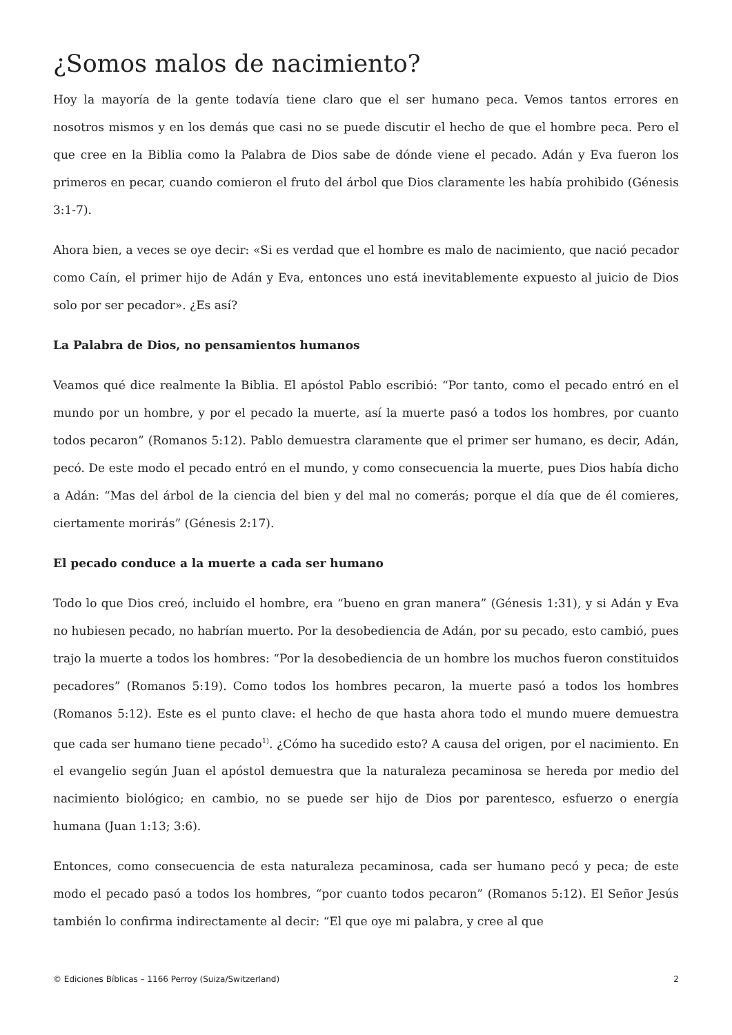¿Somos malos de nacimiento?
Hoy la mayoría de la gente todavía tiene claro que el ser humano peca. Vemos tantos errores en nosotros mismos y en los demás que casi no se puede discutir el hecho de que el hombre peca. Pero el que cree en la Biblia como la Palabra de Dios sabe de dónde viene el pecado. Adán y Eva fueron los primeros en pecar, cuando comieron el fruto del árbol que Dios claramente les había prohibido (Génesis 3:1-7).
Ahora bien, a veces se oye decir: «Si es verdad que el hombre es malo de nacimiento, que nació pecador como Caín, el primer hijo de Adán y Eva, entonces uno está inevitablemente expuesto al juicio de Dios solo por ser pecador». ¿Es así?
La Palabra de Dios, no pensamientos humanos
Veamos qué dice realmente la Biblia. El apóstol Pablo escribió: “Por tanto, como el pecado entró en el mundo por un hombre, y por el pecado la muerte, así la muerte pasó a todos los hombres, por cuanto todos pecaron” (Romanos 5:12). Pablo demuestra claramente que el primer ser humano, es decir, Adán, pecó. De este modo el pecado entró en el mundo, y como consecuencia la muerte, pues Dios había dicho a Adán: “Mas del árbol de la ciencia del bien y del mal no comerás; porque el día que de él comieres, ciertamente morirás” (Génesis 2:17).
El pecado conduce a la muerte a cada ser humano
Todo lo que Dios creó, incluido el hombre, era “bueno en gran manera” (Génesis 1:31), y si Adán y Eva no hubiesen pecado, no habrían muerto. Por la desobediencia de Adán, por su pecado, esto cambió, pues trajo la muerte a todos los hombres: “Por la desobediencia de un hombre los muchos fueron constituidos pecadores” (Romanos 5:19). Como todos los hombres pecaron, la muerte pasó a todos los hombres (Romanos 5:12). Este es el punto clave: el hecho de que hasta ahora todo el mundo muere demuestra que cada ser humano tiene pecado<sup>1)</sup>. ¿Cómo ha sucedido esto? A causa del origen, por el nacimiento. En el evangelio según Juan el apóstol demuestra que la naturaleza pecaminosa se hereda por medio del nacimiento biológico; en cambio, no se puede ser hijo de Dios por parentesco, esfuerzo o energía humana (Juan 1:13; 3:6).
Entonces, como consecuencia de esta naturaleza pecaminosa, cada ser humano pecó y peca; de este modo el pecado pasó a todos los hombres, “por cuanto todos pecaron” (Romanos 5:12). El Señor Jesús también lo confirma indirectamente al decir: “El que oye mi palabra, y cree al que
© Ediciones Bíblicas – 1166 Perroy (Suiza/Switzerland) 2